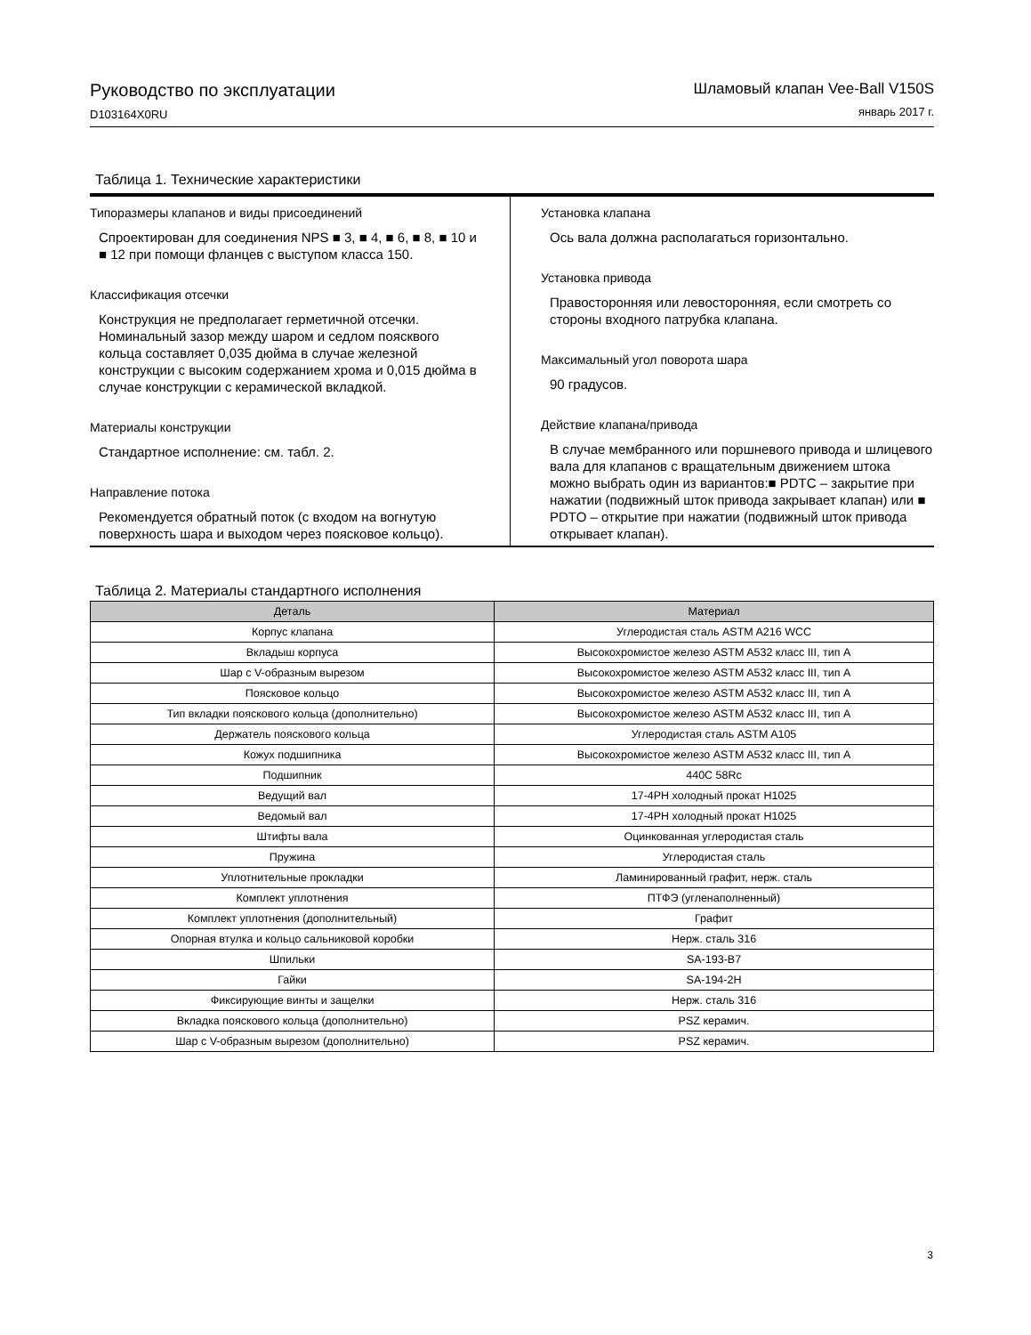Руководство по эксплуатации
D103164X0RU
Шламовый клапан Vee-Ball V150S
январь 2017 г.
Таблица 1. Технические характеристики
Типоразмеры клапанов и виды присоединений
Спроектирован для соединения NPS ■ 3, ■ 4, ■ 6, ■ 8, ■ 10 и ■ 12 при помощи фланцев с выступом класса 150.
Классификация отсечки
Конструкция не предполагает герметичной отсечки. Номинальный зазор между шаром и седлом поясквого кольца составляет 0,035 дюйма в случае железной конструкции с высоким содержанием хрома и 0,015 дюйма в случае конструкции с керамической вкладкой.
Материалы конструкции
Стандартное исполнение: см. табл. 2.
Направление потока
Рекомендуется обратный поток (с входом на вогнутую поверхность шара и выходом через поясковое кольцо).
Установка клапана
Ось вала должна располагаться горизонтально.
Установка привода
Правосторонняя или левосторонняя, если смотреть со стороны входного патрубка клапана.
Максимальный угол поворота шара
90 градусов.
Действие клапана/привода
В случае мембранного или поршневого привода и шлицевого вала для клапанов с вращательным движением штока можно выбрать один из вариантов:■ PDTC – закрытие при нажатии (подвижный шток привода закрывает клапан) или ■ PDTO – открытие при нажатии (подвижный шток привода открывает клапан).
Таблица 2. Материалы стандартного исполнения
| Деталь | Материал |
| --- | --- |
| Корпус клапана | Углеродистая сталь ASTM A216 WCC |
| Вкладыш корпуса | Высокохромистое железо ASTM A532 класс III, тип A |
| Шар с V-образным вырезом | Высокохромистое железо ASTM A532 класс III, тип A |
| Поясковое кольцо | Высокохромистое железо ASTM A532 класс III, тип A |
| Тип вкладки пояскового кольца (дополнительно) | Высокохромистое железо ASTM A532 класс III, тип A |
| Держатель пояскового кольца | Углеродистая сталь ASTM A105 |
| Кожух подшипника | Высокохромистое железо ASTM A532 класс III, тип A |
| Подшипник | 440C 58Rc |
| Ведущий вал | 17-4PH холодный прокат H1025 |
| Ведомый вал | 17-4PH холодный прокат H1025 |
| Штифты вала | Оцинкованная углеродистая сталь |
| Пружина | Углеродистая сталь |
| Уплотнительные прокладки | Ламинированный графит, нерж. сталь |
| Комплект уплотнения | ПТФЭ (угленаполненный) |
| Комплект уплотнения (дополнительный) | Графит |
| Опорная втулка и кольцо сальниковой коробки | Нерж. сталь 316 |
| Шпильки | SA-193-B7 |
| Гайки | SA-194-2H |
| Фиксирующие винты и защелки | Нерж. сталь 316 |
| Вкладка пояскового кольца (дополнительно) | PSZ керамич. |
| Шар с V-образным вырезом (дополнительно) | PSZ керамич. |
3